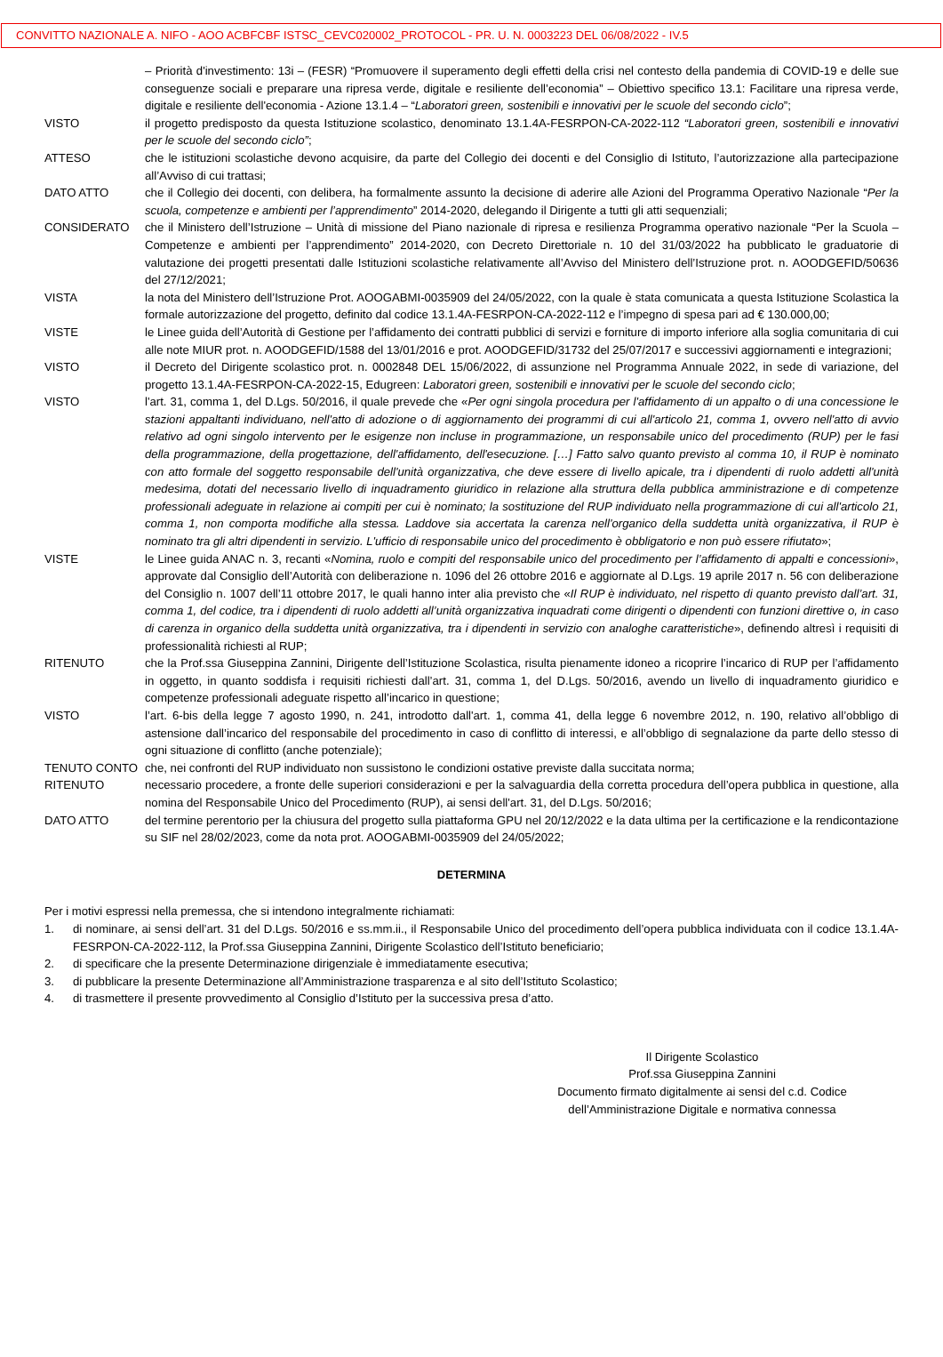CONVITTO NAZIONALE A. NIFO - AOO ACBFCBF ISTSC_CEVC020002_PROTOCOL - PR. U. N. 0003223 DEL 06/08/2022 - IV.5
– Priorità d'investimento: 13i – (FESR) “Promuovere il superamento degli effetti della crisi nel contesto della pandemia di COVID-19 e delle sue conseguenze sociali e preparare una ripresa verde, digitale e resiliente dell’economia” – Obiettivo specifico 13.1: Facilitare una ripresa verde, digitale e resiliente dell'economia - Azione 13.1.4 – “Laboratori green, sostenibili e innovativi per le scuole del secondo ciclo”;
VISTO il progetto predisposto da questa Istituzione scolastico, denominato 13.1.4A-FESRPON-CA-2022-112 “Laboratori green, sostenibili e innovativi per le scuole del secondo ciclo”;
ATTESO che le istituzioni scolastiche devono acquisire, da parte del Collegio dei docenti e del Consiglio di Istituto, l’autorizzazione alla partecipazione all’Avviso di cui trattasi;
DATO ATTO che il Collegio dei docenti, con delibera, ha formalmente assunto la decisione di aderire alle Azioni del Programma Operativo Nazionale “Per la scuola, competenze e ambienti per l’apprendimento” 2014-2020, delegando il Dirigente a tutti gli atti sequenziali;
CONSIDERATO che il Ministero dell’Istruzione – Unità di missione del Piano nazionale di ripresa e resilienza Programma operativo nazionale “Per la Scuola – Competenze e ambienti per l’apprendimento” 2014-2020, con Decreto Direttoriale n. 10 del 31/03/2022 ha pubblicato le graduatorie di valutazione dei progetti presentati dalle Istituzioni scolastiche relativamente all’Avviso del Ministero dell’Istruzione prot. n. AOODGEFID/50636 del 27/12/2021;
VISTA la nota del Ministero dell’Istruzione Prot. AOOGABMI-0035909 del 24/05/2022, con la quale è stata comunicata a questa Istituzione Scolastica la formale autorizzazione del progetto, definito dal codice 13.1.4A-FESRPON-CA-2022-112 e l’impegno di spesa pari ad € 130.000,00;
VISTE le Linee guida dell’Autorità di Gestione per l’affidamento dei contratti pubblici di servizi e forniture di importo inferiore alla soglia comunitaria di cui alle note MIUR prot. n. AOODGEFID/1588 del 13/01/2016 e prot. AOODGEFID/31732 del 25/07/2017 e successivi aggiornamenti e integrazioni;
VISTO il Decreto del Dirigente scolastico prot. n. 0002848 DEL 15/06/2022, di assunzione nel Programma Annuale 2022, in sede di variazione, del progetto 13.1.4A-FESRPON-CA-2022-15, Edugreen: Laboratori green, sostenibili e innovativi per le scuole del secondo ciclo;
VISTO l'art. 31, comma 1, del D.Lgs. 50/2016, il quale prevede che «Per ogni singola procedura per l'affidamento di un appalto o di una concessione le stazioni appaltanti individuano, nell'atto di adozione o di aggiornamento dei programmi di cui all'articolo 21, comma 1, ovvero nell'atto di avvio relativo ad ogni singolo intervento per le esigenze non incluse in programmazione, un responsabile unico del procedimento (RUP) per le fasi della programmazione, della progettazione, dell'affidamento, dell'esecuzione. […] Fatto salvo quanto previsto al comma 10, il RUP è nominato con atto formale del soggetto responsabile dell'unità organizzativa, che deve essere di livello apicale, tra i dipendenti di ruolo addetti all'unità medesima, dotati del necessario livello di inquadramento giuridico in relazione alla struttura della pubblica amministrazione e di competenze professionali adeguate in relazione ai compiti per cui è nominato; la sostituzione del RUP individuato nella programmazione di cui all'articolo 21, comma 1, non comporta modifiche alla stessa. Laddove sia accertata la carenza nell'organico della suddetta unità organizzativa, il RUP è nominato tra gli altri dipendenti in servizio. L'ufficio di responsabile unico del procedimento è obbligatorio e non può essere rifiutato»;
VISTE le Linee guida ANAC n. 3, recanti «Nomina, ruolo e compiti del responsabile unico del procedimento per l’affidamento di appalti e concessioni», approvate dal Consiglio dell’Autorità con deliberazione n. 1096 del 26 ottobre 2016 e aggiornate al D.Lgs. 19 aprile 2017 n. 56 con deliberazione del Consiglio n. 1007 dell’11 ottobre 2017, le quali hanno inter alia previsto che «Il RUP è individuato, nel rispetto di quanto previsto dall’art. 31, comma 1, del codice, tra i dipendenti di ruolo addetti all’unità organizzativa inquadrati come dirigenti o dipendenti con funzioni direttive o, in caso di carenza in organico della suddetta unità organizzativa, tra i dipendenti in servizio con analoghe caratteristiche», definendo altresì i requisiti di professionalità richiesti al RUP;
RITENUTO che la Prof.ssa Giuseppina Zannini, Dirigente dell’Istituzione Scolastica, risulta pienamente idoneo a ricoprire l’incarico di RUP per l’affidamento in oggetto, in quanto soddisfa i requisiti richiesti dall’art. 31, comma 1, del D.Lgs. 50/2016, avendo un livello di inquadramento giuridico e competenze professionali adeguate rispetto all’incarico in questione;
VISTO l’art. 6-bis della legge 7 agosto 1990, n. 241, introdotto dall'art. 1, comma 41, della legge 6 novembre 2012, n. 190, relativo all’obbligo di astensione dall’incarico del responsabile del procedimento in caso di conflitto di interessi, e all’obbligo di segnalazione da parte dello stesso di ogni situazione di conflitto (anche potenziale);
TENUTO CONTO che, nei confronti del RUP individuato non sussistono le condizioni ostative previste dalla succitata norma;
RITENUTO necessario procedere, a fronte delle superiori considerazioni e per la salvaguardia della corretta procedura dell’opera pubblica in questione, alla nomina del Responsabile Unico del Procedimento (RUP), ai sensi dell'art. 31, del D.Lgs. 50/2016;
DATO ATTO del termine perentorio per la chiusura del progetto sulla piattaforma GPU nel 20/12/2022 e la data ultima per la certificazione e la rendicontazione su SIF nel 28/02/2023, come da nota prot. AOOGABMI-0035909 del 24/05/2022;
DETERMINA
Per i motivi espressi nella premessa, che si intendono integralmente richiamati:
1. di nominare, ai sensi dell’art. 31 del D.Lgs. 50/2016 e ss.mm.ii., il Responsabile Unico del procedimento dell’opera pubblica individuata con il codice 13.1.4A-FESRPON-CA-2022-112, la Prof.ssa Giuseppina Zannini, Dirigente Scolastico dell’Istituto beneficiario;
2. di specificare che la presente Determinazione dirigenziale è immediatamente esecutiva;
3. di pubblicare la presente Determinazione all’Amministrazione trasparenza e al sito dell’Istituto Scolastico;
4. di trasmettere il presente provvedimento al Consiglio d’Istituto per la successiva presa d’atto.
Il Dirigente Scolastico
Prof.ssa Giuseppina Zannini
Documento firmato digitalmente ai sensi del c.d. Codice
dell’Amministrazione Digitale e normativa connessa